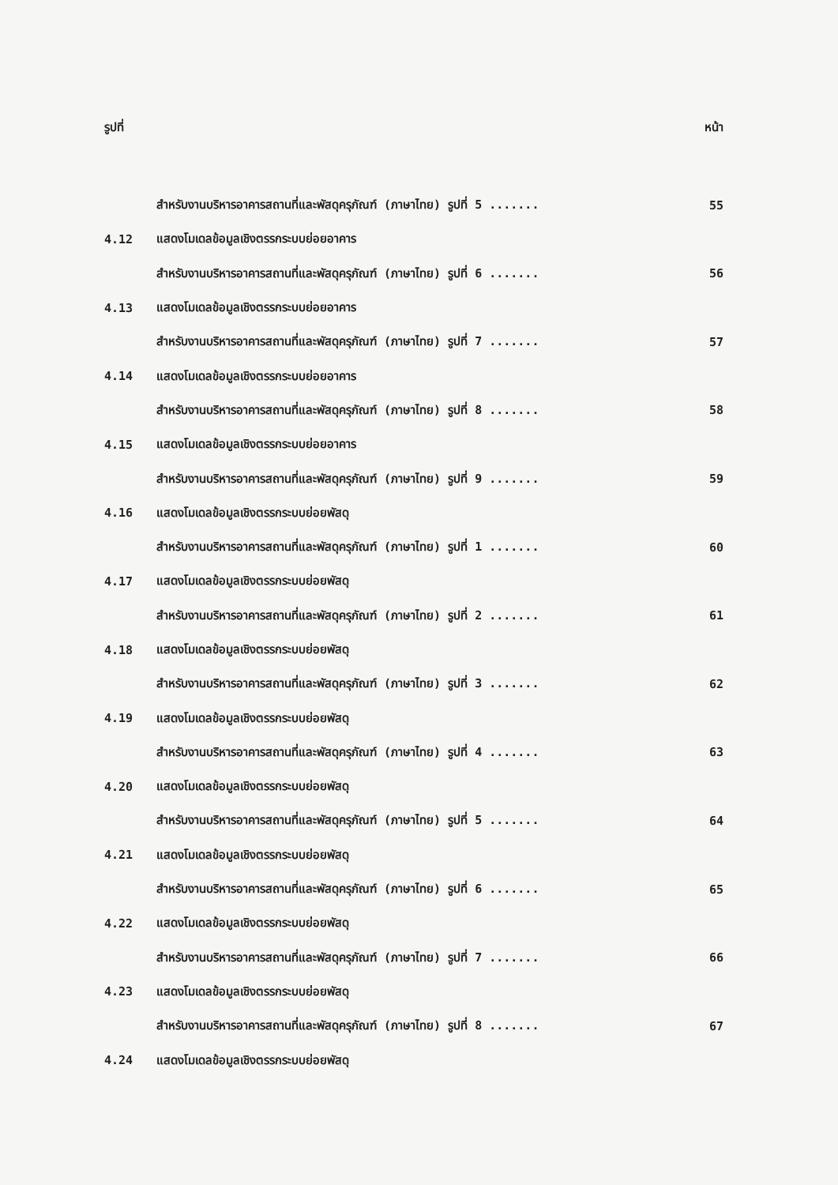รูปที่ หน้า
สำหรับงานบริหารอาคารสถานที่และพัสดุครุภัณฑ์ (ภาษาไทย) รูปที่ 5 ....... 55
4.12 แสดงโมเดลข้อมูลเชิงตรรกระบบย่อยอาคาร
สำหรับงานบริหารอาคารสถานที่และพัสดุครุภัณฑ์ (ภาษาไทย) รูปที่ 6 ....... 56
4.13 แสดงโมเดลข้อมูลเชิงตรรกระบบย่อยอาคาร
สำหรับงานบริหารอาคารสถานที่และพัสดุครุภัณฑ์ (ภาษาไทย) รูปที่ 7 ....... 57
4.14 แสดงโมเดลข้อมูลเชิงตรรกระบบย่อยอาคาร
สำหรับงานบริหารอาคารสถานที่และพัสดุครุภัณฑ์ (ภาษาไทย) รูปที่ 8 ....... 58
4.15 แสดงโมเดลข้อมูลเชิงตรรกระบบย่อยอาคาร
สำหรับงานบริหารอาคารสถานที่และพัสดุครุภัณฑ์ (ภาษาไทย) รูปที่ 9 ....... 59
4.16 แสดงโมเดลข้อมูลเชิงตรรกระบบย่อยพัสดุ
สำหรับงานบริหารอาคารสถานที่และพัสดุครุภัณฑ์ (ภาษาไทย) รูปที่ 1 ....... 60
4.17 แสดงโมเดลข้อมูลเชิงตรรกระบบย่อยพัสดุ
สำหรับงานบริหารอาคารสถานที่และพัสดุครุภัณฑ์ (ภาษาไทย) รูปที่ 2 ....... 61
4.18 แสดงโมเดลข้อมูลเชิงตรรกระบบย่อยพัสดุ
สำหรับงานบริหารอาคารสถานที่และพัสดุครุภัณฑ์ (ภาษาไทย) รูปที่ 3 ....... 62
4.19 แสดงโมเดลข้อมูลเชิงตรรกระบบย่อยพัสดุ
สำหรับงานบริหารอาคารสถานที่และพัสดุครุภัณฑ์ (ภาษาไทย) รูปที่ 4 ....... 63
4.20 แสดงโมเดลข้อมูลเชิงตรรกระบบย่อยพัสดุ
สำหรับงานบริหารอาคารสถานที่และพัสดุครุภัณฑ์ (ภาษาไทย) รูปที่ 5 ....... 64
4.21 แสดงโมเดลข้อมูลเชิงตรรกระบบย่อยพัสดุ
สำหรับงานบริหารอาคารสถานที่และพัสดุครุภัณฑ์ (ภาษาไทย) รูปที่ 6 ....... 65
4.22 แสดงโมเดลข้อมูลเชิงตรรกระบบย่อยพัสดุ
สำหรับงานบริหารอาคารสถานที่และพัสดุครุภัณฑ์ (ภาษาไทย) รูปที่ 7 ....... 66
4.23 แสดงโมเดลข้อมูลเชิงตรรกระบบย่อยพัสดุ
สำหรับงานบริหารอาคารสถานที่และพัสดุครุภัณฑ์ (ภาษาไทย) รูปที่ 8 ....... 67
4.24 แสดงโมเดลข้อมูลเชิงตรรกระบบย่อยพัสดุ